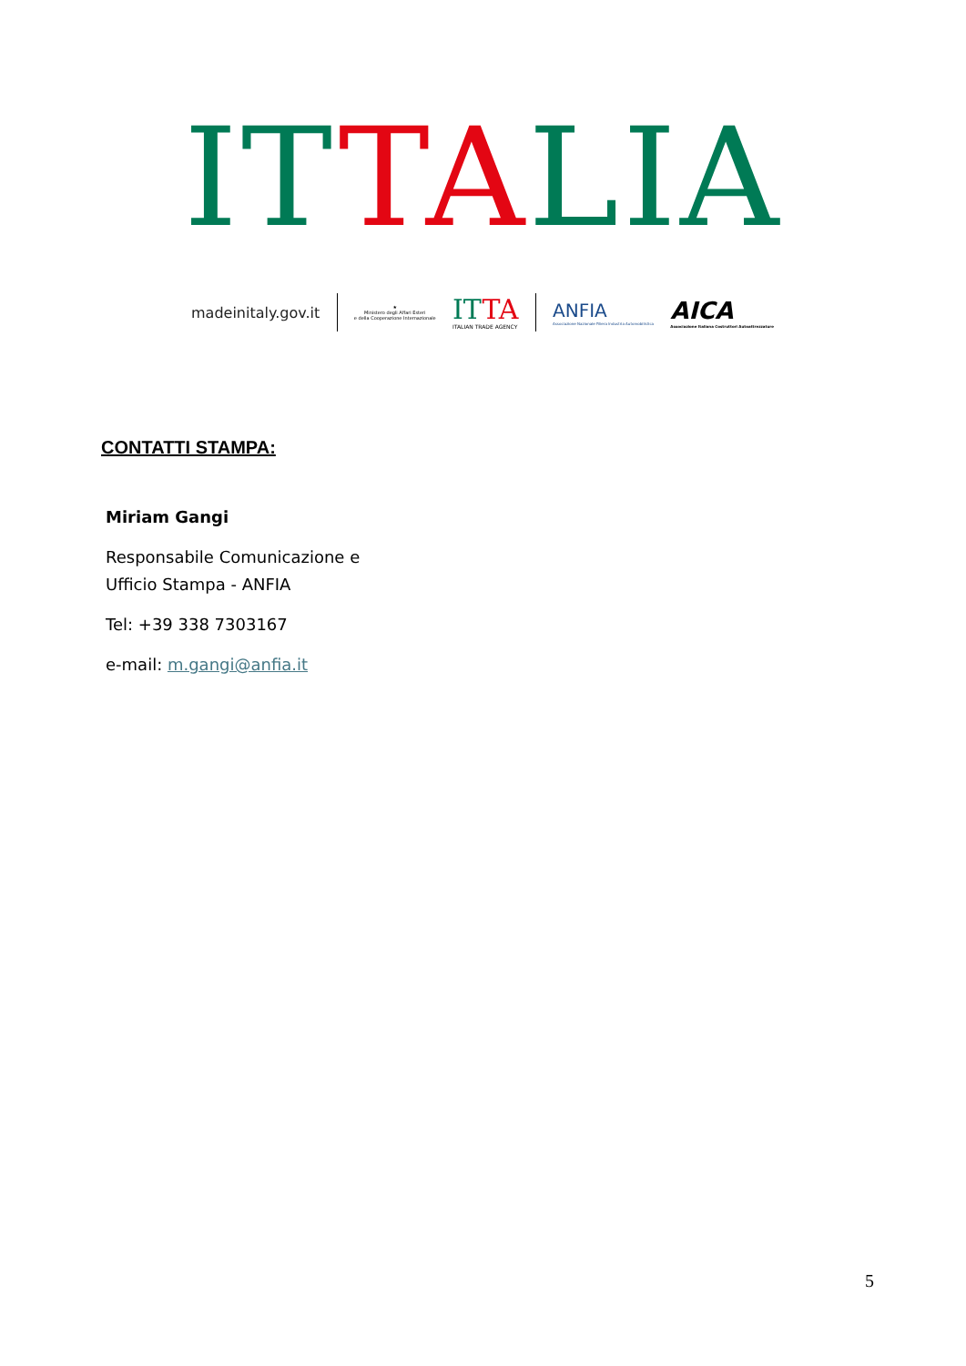ITTALIA
madeinitaly.gov.it
★
Ministero degli Affari Esteri
e della Cooperazione Internazionale
ITTA
ITALIAN TRADE AGENCY
ANFIA
Associazione Nazionale Filiera Industria Automobilistica
AICA
Associazione Italiana Costruttori Autoattrezzature
CONTATTI STAMPA:
Miriam Gangi
Responsabile Comunicazione e Ufficio Stampa - ANFIA
Tel: +39 338 7303167
e-mail: m.gangi@anfia.it
5